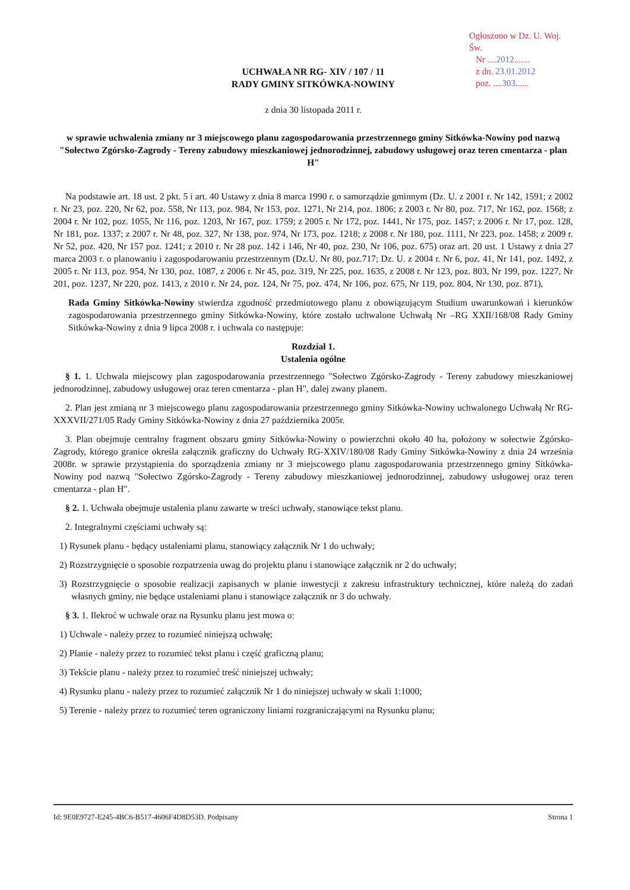Ogłoszono w Dz. U. Woj. Św.
Nr ....2012.......
z dn. 23.01.2012
poz. ....303......
UCHWAŁA NR RG- XIV / 107 / 11
RADY GMINY SITKÓWKA-NOWINY
z dnia 30 listopada 2011 r.
w sprawie uchwalenia zmiany nr 3 miejscowego planu zagospodarowania przestrzennego gminy Sitkówka-Nowiny pod nazwą "Sołectwo Zgórsko-Zagrody - Tereny zabudowy mieszkaniowej jednorodzinnej, zabudowy usługowej oraz teren cmentarza - plan H"
Na podstawie art. 18 ust. 2 pkt. 5 i art. 40 Ustawy z dnia 8 marca 1990 r. o samorządzie gminnym (Dz. U. z 2001 r. Nr 142, 1591; z 2002 r. Nr 23, poz. 220, Nr 62, poz. 558, Nr 113, poz. 984, Nr 153, poz. 1271, Nr 214, poz. 1806; z 2003 r. Nr 80, poz. 717, Nr 162, poz. 1568; z 2004 r. Nr 102, poz. 1055, Nr 116, poz. 1203, Nr 167, poz. 1759; z 2005 r. Nr 172, poz. 1441, Nr 175, poz. 1457; z 2006 r. Nr 17, poz. 128, Nr 181, poz. 1337; z 2007 r. Nr 48, poz. 327, Nr 138, poz. 974, Nr 173, poz. 1218; z 2008 r. Nr 180, poz. 1111, Nr 223, poz. 1458; z 2009 r. Nr 52, poz. 420, Nr 157 poz. 1241; z 2010 r. Nr 28 poz. 142 i 146, Nr 40, poz. 230, Nr 106, poz. 675) oraz art. 20 ust. 1 Ustawy z dnia 27 marca 2003 r. o planowaniu i zagospodarowaniu przestrzennym (Dz.U. Nr 80, poz.717; Dz. U. z 2004 r. Nr 6, poz. 41, Nr 141, poz. 1492, z 2005 r. Nr 113, poz. 954, Nr 130, poz. 1087, z 2006 r. Nr 45, poz. 319, Nr 225, poz. 1635, z 2008 r. Nr 123, poz. 803, Nr 199, poz. 1227, Nr 201, poz. 1237, Nr 220, poz. 1413, z 2010 r. Nr 24, poz. 124, Nr 75, poz. 474, Nr 106, poz. 675, Nr 119, poz. 804, Nr 130, poz. 871),
Rada Gminy Sitkówka-Nowiny stwierdza zgodność przedmiotowego planu z obowiązującym Studium uwarunkowań i kierunków zagospodarowania przestrzennego gminy Sitkówka-Nowiny, które zostało uchwalone Uchwałą Nr –RG XXII/168/08 Rady Gminy Sitkówka-Nowiny z dnia 9 lipca 2008 r. i uchwala co następuje:
Rozdział 1.
Ustalenia ogólne
§ 1. 1. Uchwala miejscowy plan zagospodarowania przestrzennego "Sołectwo Zgórsko-Zagrody - Tereny zabudowy mieszkaniowej jednorodzinnej, zabudowy usługowej oraz teren cmentarza - plan H", dalej zwany planem.
2. Plan jest zmianą nr 3 miejscowego planu zagospodarowania przestrzennego gminy Sitkówka-Nowiny uchwalonego Uchwałą Nr RG-XXXVII/271/05 Rady Gminy Sitkówka-Nowiny z dnia 27 października 2005r.
3. Plan obejmuje centralny fragment obszaru gminy Sitkówka-Nowiny o powierzchni około 40 ha, położony w sołectwie Zgórsko-Zagrody, którego granice określa załącznik graficzny do Uchwały RG-XXIV/180/08 Rady Gminy Sitkówka-Nowiny z dnia 24 września 2008r. w sprawie przystąpienia do sporządzenia zmiany nr 3 miejscowego planu zagospodarowania przestrzennego gminy Sitkówka-Nowiny pod nazwą "Sołectwo Zgórsko-Zagrody - Tereny zabudowy mieszkaniowej jednorodzinnej, zabudowy usługowej oraz teren cmentarza - plan H".
§ 2. 1. Uchwała obejmuje ustalenia planu zawarte w treści uchwały, stanowiące tekst planu.
2. Integralnymi częściami uchwały są:
1) Rysunek planu - będący ustaleniami planu, stanowiący załącznik Nr 1 do uchwały;
2) Rozstrzygnięcie o sposobie rozpatrzenia uwag do projektu planu i stanowiące załącznik nr 2 do uchwały;
3) Rozstrzygnięcie o sposobie realizacji zapisanych w planie inwestycji z zakresu infrastruktury technicznej, które należą do zadań własnych gminy, nie będące ustaleniami planu i stanowiące załącznik nr 3 do uchwały.
§ 3. 1. Ilekroć w uchwale oraz na Rysunku planu jest mowa o:
1) Uchwale - należy przez to rozumieć niniejszą uchwałę;
2) Planie - należy przez to rozumieć tekst planu i część graficzną planu;
3) Tekście planu - należy przez to rozumieć treść niniejszej uchwały;
4) Rysunku planu - należy przez to rozumieć załącznik Nr 1 do niniejszej uchwały w skali 1:1000;
5) Terenie - należy przez to rozumieć teren ograniczony liniami rozgraniczającymi na Rysunku planu;
Id: 9E0E9727-E245-4BC6-B517-4606F4D8D53D. Podpisany Strona 1